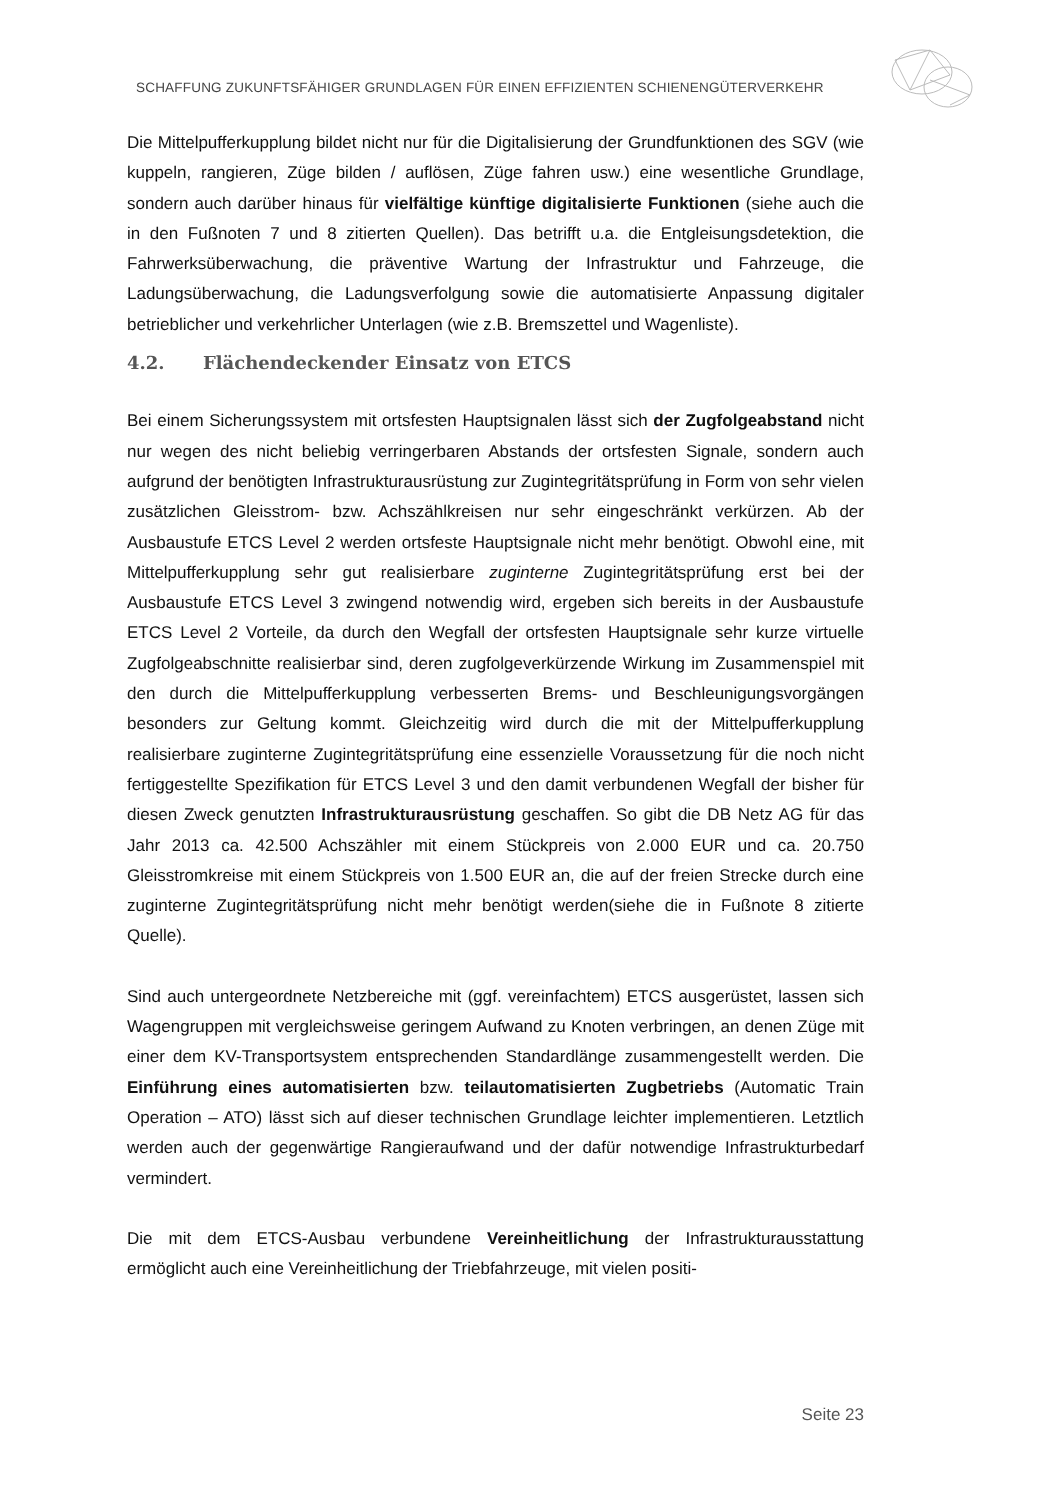SCHAFFUNG ZUKUNFTSFÄHIGER GRUNDLAGEN FÜR EINEN EFFIZIENTEN SCHIENENGÜTERVERKEHR
Die Mittelpufferkupplung bildet nicht nur für die Digitalisierung der Grundfunktionen des SGV (wie kuppeln, rangieren, Züge bilden / auflösen, Züge fahren usw.) eine wesentliche Grundlage, sondern auch darüber hinaus für vielfältige künftige digitalisierte Funktionen (siehe auch die in den Fußnoten 7 und 8 zitierten Quellen). Das betrifft u.a. die Entgleisungsdetektion, die Fahrwerksüberwachung, die präventive Wartung der Infrastruktur und Fahrzeuge, die Ladungsüberwachung, die Ladungsverfolgung sowie die automatisierte Anpassung digitaler betrieblicher und verkehrlicher Unterlagen (wie z.B. Bremszettel und Wagenliste).
4.2. Flächendeckender Einsatz von ETCS
Bei einem Sicherungssystem mit ortsfesten Hauptsignalen lässt sich der Zugfolgeabstand nicht nur wegen des nicht beliebig verringerbaren Abstands der ortsfesten Signale, sondern auch aufgrund der benötigten Infrastrukturausrüstung zur Zugintegritätsprüfung in Form von sehr vielen zusätzlichen Gleisstrom- bzw. Achszählkreisen nur sehr eingeschränkt verkürzen. Ab der Ausbaustufe ETCS Level 2 werden ortsfeste Hauptsignale nicht mehr benötigt. Obwohl eine, mit Mittelpufferkupplung sehr gut realisierbare zuginterne Zugintegritätsprüfung erst bei der Ausbaustufe ETCS Level 3 zwingend notwendig wird, ergeben sich bereits in der Ausbaustufe ETCS Level 2 Vorteile, da durch den Wegfall der ortsfesten Hauptsignale sehr kurze virtuelle Zugfolgeabschnitte realisierbar sind, deren zugfolgeverkürzende Wirkung im Zusammenspiel mit den durch die Mittelpufferkupplung verbesserten Brems- und Beschleunigungsvorgängen besonders zur Geltung kommt. Gleichzeitig wird durch die mit der Mittelpufferkupplung realisierbare zuginterne Zugintegritätsprüfung eine essenzielle Voraussetzung für die noch nicht fertiggestellte Spezifikation für ETCS Level 3 und den damit verbundenen Wegfall der bisher für diesen Zweck genutzten Infrastrukturausrüstung geschaffen. So gibt die DB Netz AG für das Jahr 2013 ca. 42.500 Achszähler mit einem Stückpreis von 2.000 EUR und ca. 20.750 Gleisstromkreise mit einem Stückpreis von 1.500 EUR an, die auf der freien Strecke durch eine zuginterne Zugintegritätsprüfung nicht mehr benötigt werden(siehe die in Fußnote 8 zitierte Quelle).
Sind auch untergeordnete Netzbereiche mit (ggf. vereinfachtem) ETCS ausgerüstet, lassen sich Wagengruppen mit vergleichsweise geringem Aufwand zu Knoten verbringen, an denen Züge mit einer dem KV-Transportsystem entsprechenden Standardlänge zusammengestellt werden. Die Einführung eines automatisierten bzw. teilautomatisierten Zugbetriebs (Automatic Train Operation – ATO) lässt sich auf dieser technischen Grundlage leichter implementieren. Letztlich werden auch der gegenwärtige Rangieraufwand und der dafür notwendige Infrastrukturbedarf vermindert.
Die mit dem ETCS-Ausbau verbundene Vereinheitlichung der Infrastrukturausstattung ermöglicht auch eine Vereinheitlichung der Triebfahrzeuge, mit vielen positi-
Seite 23